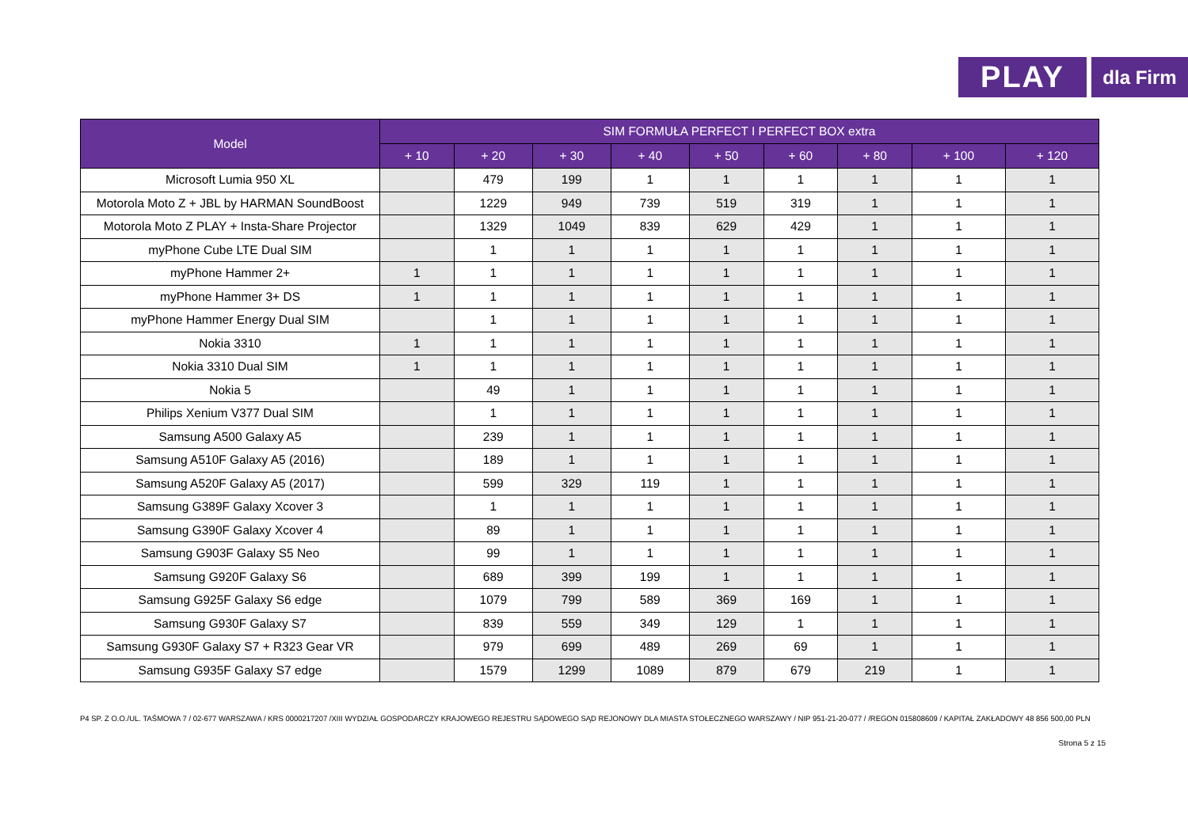PLAY
dla Firm
| Model | SIM FORMUŁA PERFECT I PERFECT BOX extra | | | | | | | | |
| --- | --- | --- | --- | --- | --- | --- | --- | --- | --- |
| | + 10 | + 20 | + 30 | + 40 | + 50 | + 60 | + 80 | + 100 | + 120 |
| Microsoft Lumia 950 XL | | 479 | 199 | 1 | 1 | 1 | 1 | 1 | 1 |
| Motorola Moto Z + JBL by HARMAN SoundBoost | | 1229 | 949 | 739 | 519 | 319 | 1 | 1 | 1 |
| Motorola Moto Z PLAY + Insta-Share Projector | | 1329 | 1049 | 839 | 629 | 429 | 1 | 1 | 1 |
| myPhone Cube LTE Dual SIM | | 1 | 1 | 1 | 1 | 1 | 1 | 1 | 1 |
| myPhone Hammer 2+ | 1 | 1 | 1 | 1 | 1 | 1 | 1 | 1 | 1 |
| myPhone Hammer 3+ DS | 1 | 1 | 1 | 1 | 1 | 1 | 1 | 1 | 1 |
| myPhone Hammer Energy Dual SIM | | 1 | 1 | 1 | 1 | 1 | 1 | 1 | 1 |
| Nokia 3310 | 1 | 1 | 1 | 1 | 1 | 1 | 1 | 1 | 1 |
| Nokia 3310 Dual SIM | 1 | 1 | 1 | 1 | 1 | 1 | 1 | 1 | 1 |
| Nokia 5 | | 49 | 1 | 1 | 1 | 1 | 1 | 1 | 1 |
| Philips Xenium V377 Dual SIM | | 1 | 1 | 1 | 1 | 1 | 1 | 1 | 1 |
| Samsung A500 Galaxy A5 | | 239 | 1 | 1 | 1 | 1 | 1 | 1 | 1 |
| Samsung A510F Galaxy A5 (2016) | | 189 | 1 | 1 | 1 | 1 | 1 | 1 | 1 |
| Samsung A520F Galaxy A5 (2017) | | 599 | 329 | 119 | 1 | 1 | 1 | 1 | 1 |
| Samsung G389F Galaxy Xcover 3 | | 1 | 1 | 1 | 1 | 1 | 1 | 1 | 1 |
| Samsung G390F Galaxy Xcover 4 | | 89 | 1 | 1 | 1 | 1 | 1 | 1 | 1 |
| Samsung G903F Galaxy S5 Neo | | 99 | 1 | 1 | 1 | 1 | 1 | 1 | 1 |
| Samsung G920F Galaxy S6 | | 689 | 399 | 199 | 1 | 1 | 1 | 1 | 1 |
| Samsung G925F Galaxy S6 edge | | 1079 | 799 | 589 | 369 | 169 | 1 | 1 | 1 |
| Samsung G930F Galaxy S7 | | 839 | 559 | 349 | 129 | 1 | 1 | 1 | 1 |
| Samsung G930F Galaxy S7 + R323 Gear VR | | 979 | 699 | 489 | 269 | 69 | 1 | 1 | 1 |
| Samsung G935F Galaxy S7 edge | | 1579 | 1299 | 1089 | 879 | 679 | 219 | 1 | 1 |
P4 SP. Z O.O./UL. TAŚMOWA 7 / 02-677 WARSZAWA / KRS 0000217207 /XIII WYDZIAŁ GOSPODARCZY KRAJOWEGO REJESTRU SĄDOWEGO SĄD REJONOWY DLA MIASTA STOŁECZNEGO WARSZAWY / NIP 951-21-20-077 / /REGON 015808609 / KAPITAŁ ZAKŁADOWY 48 856 500,00 PLN
Strona 5 z 15